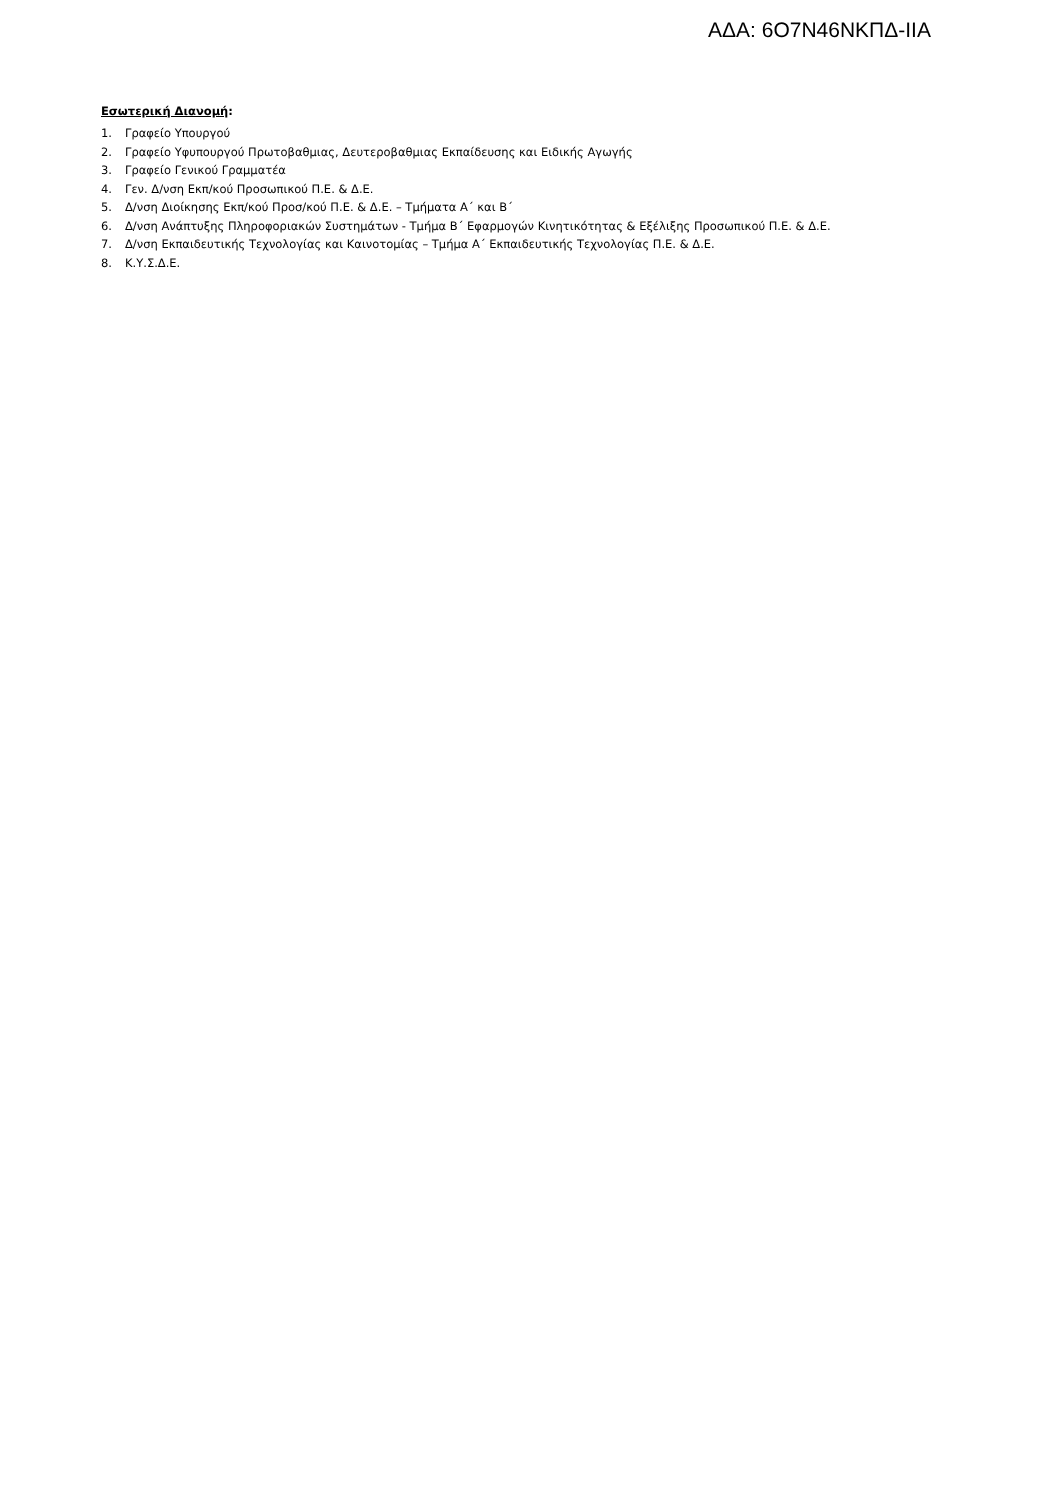ΑΔΑ: 6Ο7Ν46ΝΚΠΔ-ΙΙΑ
Εσωτερική Διανομή:
1. Γραφείο Υπουργού
2. Γραφείο Υφυπουργού Πρωτοβαθμιας, Δευτεροβαθμιας Εκπαίδευσης και Ειδικής Αγωγής
3. Γραφείο Γενικού Γραμματέα
4. Γεν. Δ/νση Εκπ/κού Προσωπικού Π.Ε. & Δ.Ε.
5. Δ/νση Διοίκησης Εκπ/κού Προσ/κού Π.Ε. & Δ.Ε. – Τμήματα Α΄ και Β΄
6. Δ/νση Ανάπτυξης Πληροφοριακών Συστημάτων - Τμήμα Β΄ Εφαρμογών Κινητικότητας & Εξέλιξης Προσωπικού Π.Ε. & Δ.Ε.
7. Δ/νση Εκπαιδευτικής Τεχνολογίας και Καινοτομίας – Τμήμα Α΄ Εκπαιδευτικής Τεχνολογίας Π.Ε. & Δ.Ε.
8. Κ.Υ.Σ.Δ.Ε.